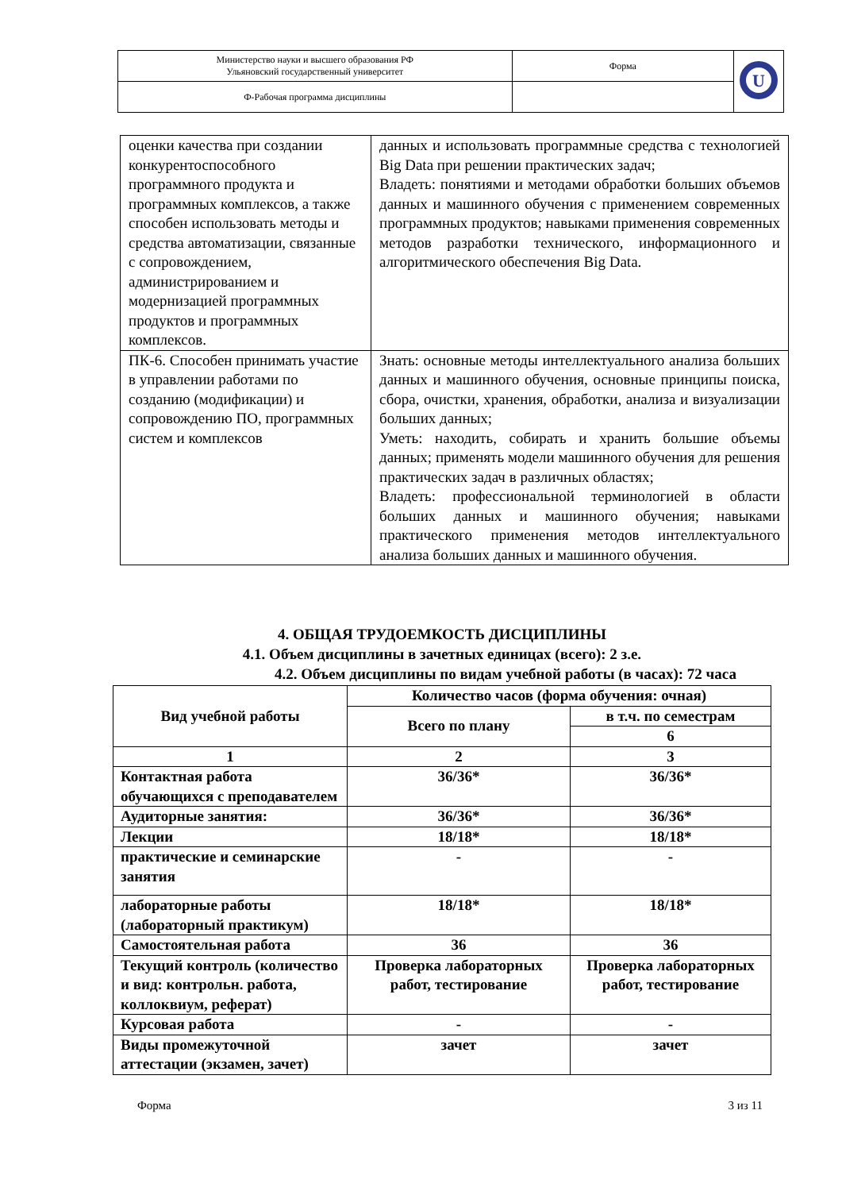| Министерство науки и высшего образования РФ Ульяновский государственный университет | Форма | U |
| Ф-Рабочая программа дисциплины | | |
| оценки качества при создании конкурентоспособного программного продукта и программных комплексов, а также способен использовать методы и средства автоматизации, связанные с сопровождением, администрированием и модернизацией программных продуктов и программных комплексов. | данных и использовать программные средства с технологией Big Data при решении практических задач; Владеть: понятиями и методами обработки больших объемов данных и машинного обучения с применением современных программных продуктов; навыками применения современных методов разработки технического, информационного и алгоритмического обеспечения Big Data. |
| ПК-6. Способен принимать участие в управлении работами по созданию (модификации) и сопровождению ПО, программных систем и комплексов | Знать: основные методы интеллектуального анализа больших данных и машинного обучения, основные принципы поиска, сбора, очистки, хранения, обработки, анализа и визуализации больших данных; Уметь: находить, собирать и хранить большие объемы данных; применять модели машинного обучения для решения практических задач в различных областях; Владеть: профессиональной терминологией в области больших данных и машинного обучения; навыками практического применения методов интеллектуального анализа больших данных и машинного обучения. |
4. ОБЩАЯ ТРУДОЕМКОСТЬ ДИСЦИПЛИНЫ
4.1. Объем дисциплины в зачетных единицах (всего): 2 з.е.
4.2. Объем дисциплины по видам учебной работы (в часах): 72 часа
| Вид учебной работы | Количество часов (форма обучения: очная) | |
| --- | --- | --- |
| | Всего по плану | в т.ч. по семестрам |
| | | 6 |
| 1 | 2 | 3 |
| Контактная работа обучающихся с преподавателем | 36/36* | 36/36* |
| Аудиторные занятия: | 36/36* | 36/36* |
| Лекции | 18/18* | 18/18* |
| практические и семинарские занятия | - | - |
| лабораторные работы (лабораторный практикум) | 18/18* | 18/18* |
| Самостоятельная работа | 36 | 36 |
| Текущий контроль (количество и вид: контрольн. работа, коллоквиум, реферат) | Проверка лабораторных работ, тестирование | Проверка лабораторных работ, тестирование |
| Курсовая работа | - | - |
| Виды промежуточной аттестации (экзамен, зачет) | зачет | зачет |
Форма 3 из 11